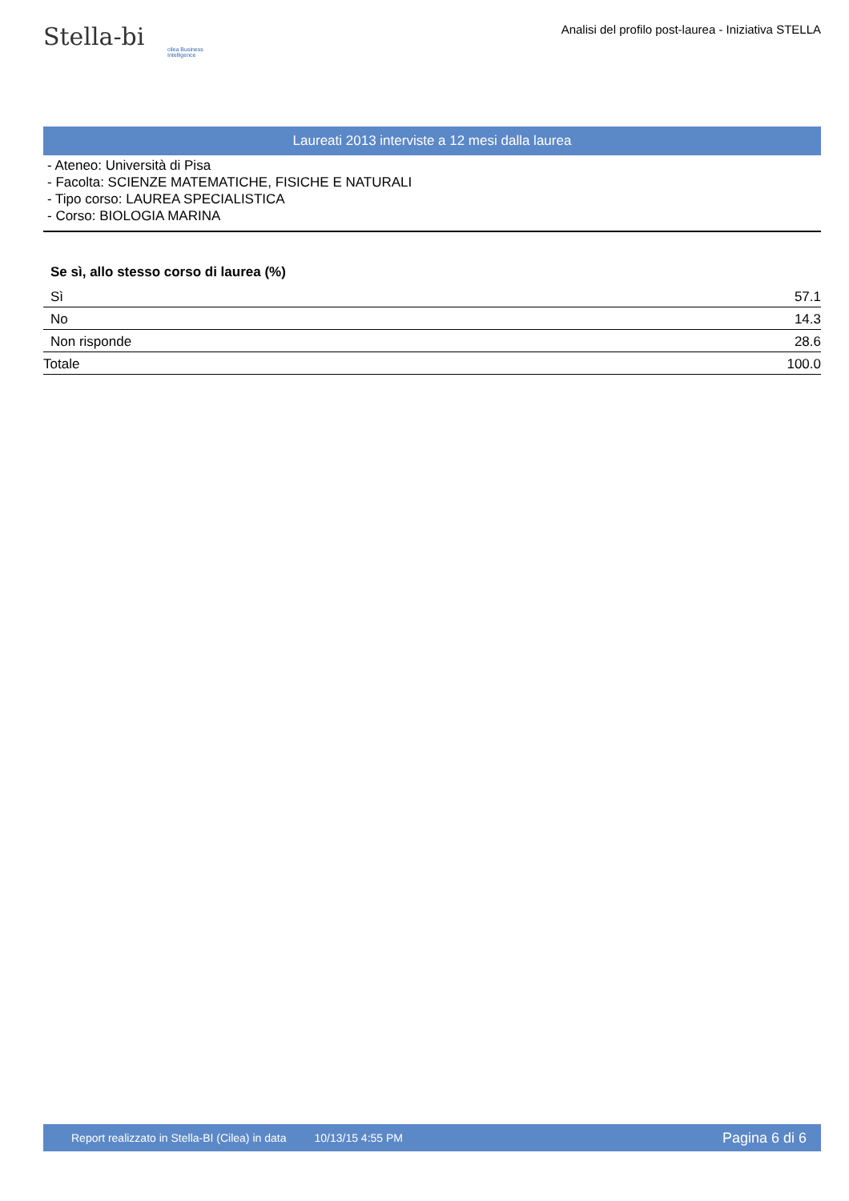Stella-bi cilea Business Intelligence
Analisi del profilo post-laurea - Iniziativa STELLA
Laureati 2013 interviste a 12 mesi dalla laurea
- Ateneo: Università di Pisa
- Facolta: SCIENZE MATEMATICHE, FISICHE E NATURALI
- Tipo corso: LAUREA SPECIALISTICA
- Corso: BIOLOGIA MARINA
Se sì, allo stesso corso di laurea (%)
| Sì | 57.1 |
| No | 14.3 |
| Non risponde | 28.6 |
| Totale | 100.0 |
Report realizzato in Stella-BI (Cilea) in data 10/13/15 4:55 PM Pagina 6 di 6